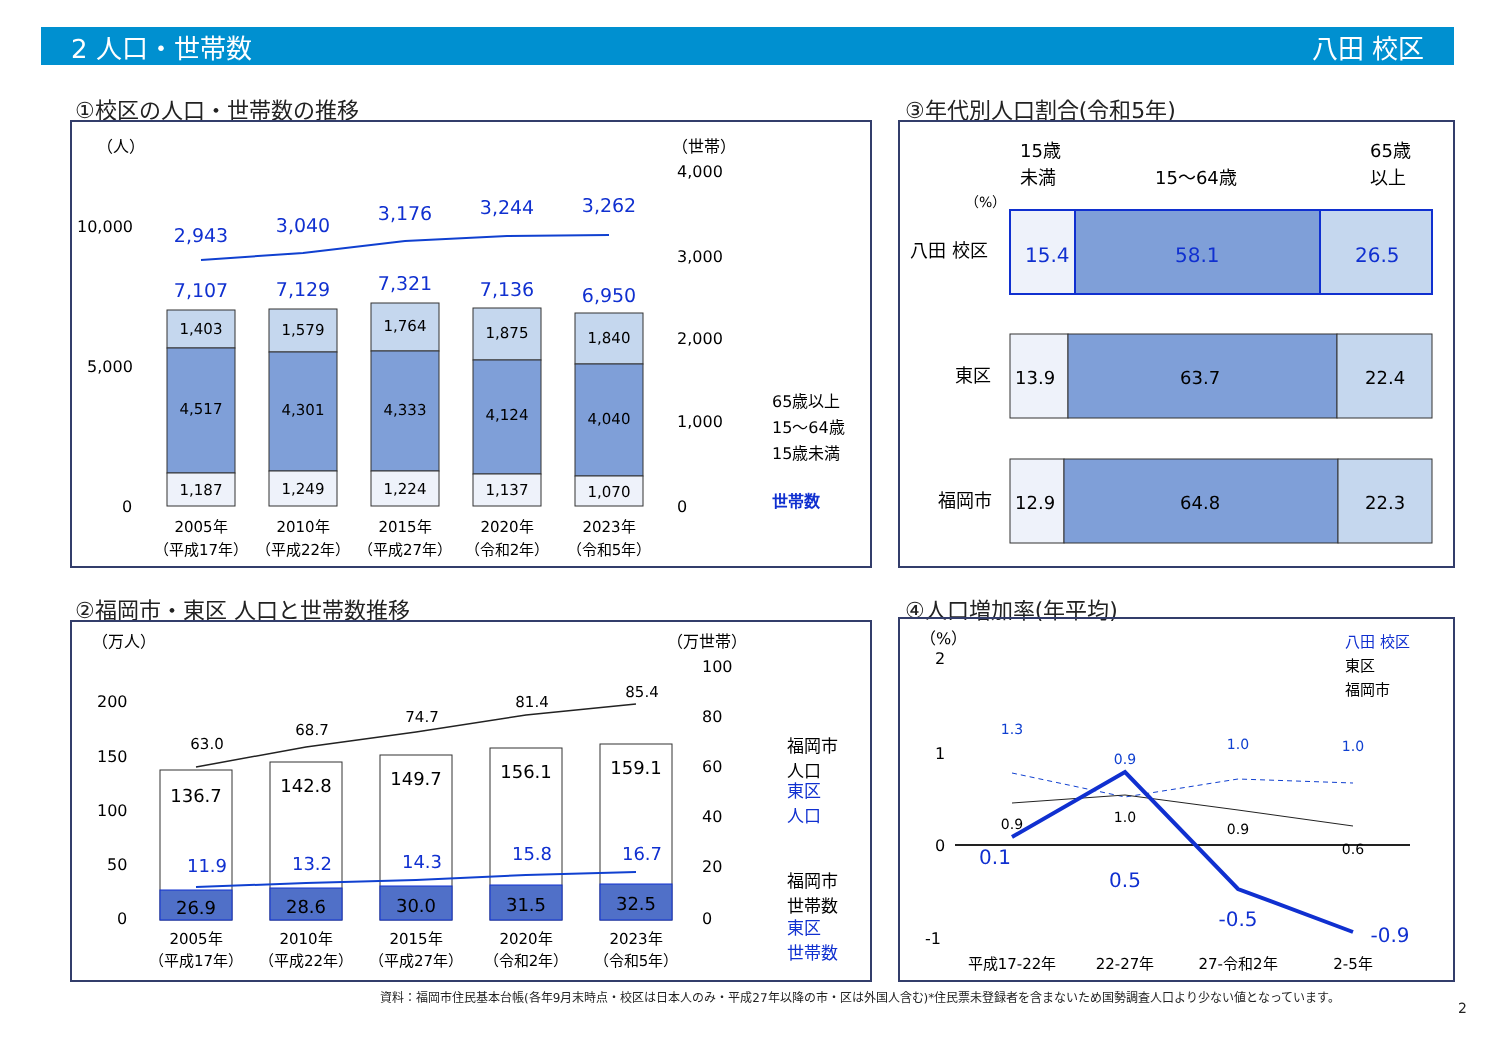2 人口・世帯数 八田 校区
①校区の人口・世帯数の推移
（人）
（世帯）
10,000
5,000
0
4,000
3,000
2,000
1,000
0
1,403
1,579
1,764
1,875
1,840
4,517
4,301
4,333
4,124
4,040
1,187
1,249
1,224
1,137
1,070
7,107
7,129
7,321
7,136
6,950
2,943
3,040
3,176
3,244
3,262
2005年
2010年
2015年
2020年
2023年
（平成17年）
（平成22年）
（平成27年）
（令和2年）
（令和5年）
65歳以上
15～64歳
15歳未満
世帯数
③年代別人口割合(令和5年)
15歳
未満
15～64歳
65歳
以上
（%）
八田 校区
東区
福岡市
15.4
58.1
26.5
13.9
63.7
22.4
12.9
64.8
22.3
②福岡市・東区 人口と世帯数推移
（万人）
（万世帯）
200
150
100
50
0
100
80
60
40
20
0
136.7
142.8
149.7
156.1
159.1
26.9
28.6
30.0
31.5
32.5
63.0
68.7
74.7
81.4
85.4
11.9
13.2
14.3
15.8
16.7
2005年
2010年
2015年
2020年
2023年
（平成17年）
（平成22年）
（平成27年）
（令和2年）
（令和5年）
福岡市
人口
東区
人口
福岡市
世帯数
東区
世帯数
④人口増加率(年平均)
（%）
2
1
0
-1
1.3
0.9
1.0
1.0
0.9
1.0
0.9
0.6
0.1
0.5
-0.5
-0.9
平成17-22年
22-27年
27-令和2年
2-5年
八田 校区
東区
福岡市
資料：福岡市住民基本台帳(各年9月末時点・校区は日本人のみ・平成27年以降の市・区は外国人含む)*住民票未登録者を含まないため国勢調査人口より少ない値となっています。
2